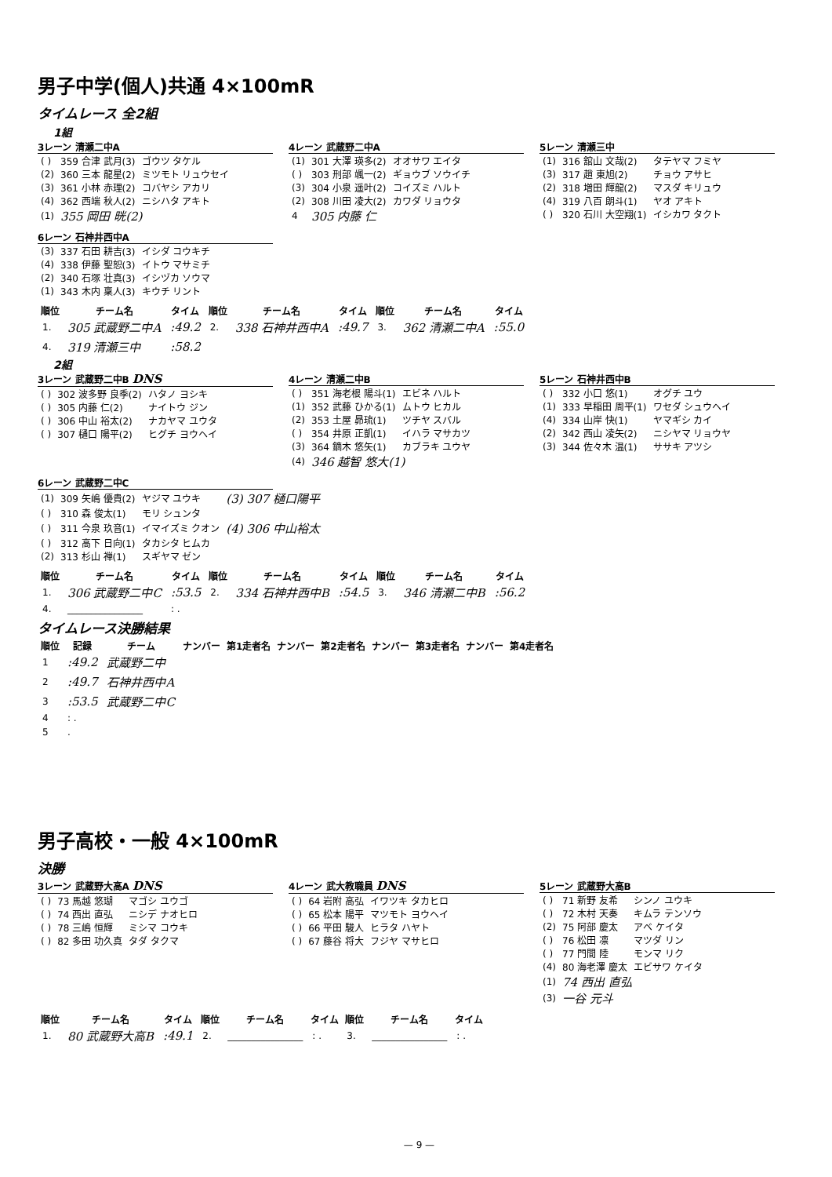男子中学(個人)共通 4×100mR
タイムレース 全2組
1組
3レーン 清瀬二中A
| ( ) | 359 合津 武月(3) | ゴウツ タケル |
| (2) | 360 三本 龍星(2) | ミツモト リュウセイ |
| (3) | 361 小林 赤理(2) | コバヤシ アカリ |
| (4) | 362 西端 秋人(2) | ニシハタ アキト |
| (1) | 355 岡田 晄(2) | |
4レーン 武蔵野二中A
| (1) | 301 大澤 瑛多(2) | オオサワ エイタ |
| ( ) | 303 刑部 颯一(2) | ギョウブ ソウイチ |
| (3) | 304 小泉 遥叶(2) | コイズミ ハルト |
| (2) | 308 川田 凌大(2) | カワダ リョウタ |
| 4 | 305 内藤 仁 | |
5レーン 清瀬三中
| (1) | 316 舘山 文哉(2) | タテヤマ フミヤ |
| (3) | 317 趙 東旭(2) | チョウ アサヒ |
| (2) | 318 増田 輝龍(2) | マスダ キリュウ |
| (4) | 319 八百 朗斗(1) | ヤオ アキト |
| ( ) | 320 石川 大空翔(1) | イシカワ タクト |
6レーン 石神井西中A
| (3) | 337 石田 耕吉(3) | イシダ コウキチ |
| (4) | 338 伊藤 聖恕(3) | イトウ マサミチ |
| (2) | 340 石塚 壮真(3) | イシヅカ ソウマ |
| (1) | 343 木内 稟人(3) | キウチ リント |
| 順位 | チーム名 | タイム | 順位 | チーム名 | タイム | 順位 | チーム名 | タイム |
| --- | --- | --- | --- | --- | --- | --- | --- | --- |
| 1. | 305 武蔵野二中A | :49.2 | 2. | 338 石神井西中A | :49.7 | 3. | 362 清瀬二中A | :55.0 |
| 4. | 319 清瀬三中 | :58.2 | | | | | | |
2組
3レーン 武蔵野二中B DNS
| ( ) | 302 波多野 良季(2) | ハタノ ヨシキ |
| ( ) | 305 内藤 仁(2) | ナイトウ ジン |
| ( ) | 306 中山 裕太(2) | ナカヤマ ユウタ |
| ( ) | 307 樋口 陽平(2) | ヒグチ ヨウヘイ |
4レーン 清瀬二中B
| ( ) | 351 海老根 陽斗(1) | エビネ ハルト |
| (1) | 352 武藤 ひかる(1) | ムトウ ヒカル |
| (2) | 353 土屋 昴琉(1) | ツチヤ スバル |
| ( ) | 354 井原 正凱(1) | イハラ マサカツ |
| (3) | 364 鏑木 悠矢(1) | カブラキ ユウヤ |
| (4) | 346 越智 悠大(1) | |
5レーン 石神井西中B
| ( ) | 332 小口 悠(1) | オグチ ユウ |
| (1) | 333 早稲田 周平(1) | ワセダ シュウヘイ |
| (4) | 334 山岸 快(1) | ヤマギシ カイ |
| (2) | 342 西山 凌矢(2) | ニシヤマ リョウヤ |
| (3) | 344 佐々木 温(1) | ササキ アツシ |
6レーン 武蔵野二中C
| (1) | 309 矢嶋 優貴(2) | ヤジマ ユウキ | (3) 307 樋口陽平 |
| ( ) | 310 森 俊太(1) | モリ シュンタ | |
| ( ) | 311 今泉 玖音(1) | イマイズミ クオン | (4) 306 中山裕太 |
| ( ) | 312 高下 日向(1) | タカシタ ヒムカ | |
| (2) | 313 杉山 禅(1) | スギヤマ ゼン | |
| 順位 | チーム名 | タイム | 順位 | チーム名 | タイム | 順位 | チーム名 | タイム |
| --- | --- | --- | --- | --- | --- | --- | --- | --- |
| 1. | 306 武蔵野二中C | :53.5 | 2. | 334 石神井西中B | :54.5 | 3. | 346 清瀬二中B | :56.2 |
| 4. | ________________ | : . | | | | | | |
タイムレース決勝結果
| 順位 | 記録 | チーム | ナンバー | 第1走者名 | ナンバー | 第2走者名 | ナンバー | 第3走者名 | ナンバー | 第4走者名 |
| --- | --- | --- | --- | --- | --- | --- | --- | --- | --- | --- |
| 1 | :49.2 | 武蔵野二中 | | | | | | | | |
| 2 | :49.7 | 石神井西中A | | | | | | | | |
| 3 | :53.5 | 武蔵野二中C | | | | | | | | |
| 4 | : . | | | | | | | | | |
| 5 | . | | | | | | | | | |
男子高校・一般 4×100mR
決勝
3レーン 武蔵野大高A DNS
| ( ) | 73 馬越 悠瑚 | マゴシ ユウゴ |
| ( ) | 74 西出 直弘 | ニシデ ナオヒロ |
| ( ) | 78 三嶋 恒輝 | ミシマ コウキ |
| ( ) | 82 多田 功久真 | タダ タクマ |
4レーン 武大教職員 DNS
| ( ) | 64 岩附 高弘 | イワツキ タカヒロ |
| ( ) | 65 松本 陽平 | マツモト ヨウヘイ |
| ( ) | 66 平田 駿人 | ヒラタ ハヤト |
| ( ) | 67 藤谷 将大 | フジヤ マサヒロ |
5レーン 武蔵野大高B
| ( ) | 71 新野 友希 | シンノ ユウキ |
| ( ) | 72 木村 天奏 | キムラ テンソウ |
| (2) | 75 阿部 慶太 | アベ ケイタ |
| ( ) | 76 松田 凛 | マツダ リン |
| ( ) | 77 門間 陸 | モンマ リク |
| (4) | 80 海老澤 慶太 | エビサワ ケイタ |
| (1) | 74 西出 直弘 | |
| (3) | 一谷 元斗 | |
| 順位 | チーム名 | タイム | 順位 | チーム名 | タイム | 順位 | チーム名 | タイム |
| --- | --- | --- | --- | --- | --- | --- | --- | --- |
| 1. | 80 武蔵野大高B | :49.1 | 2. | ________________ | : . | 3. | ________________ | : . |
— 9 —